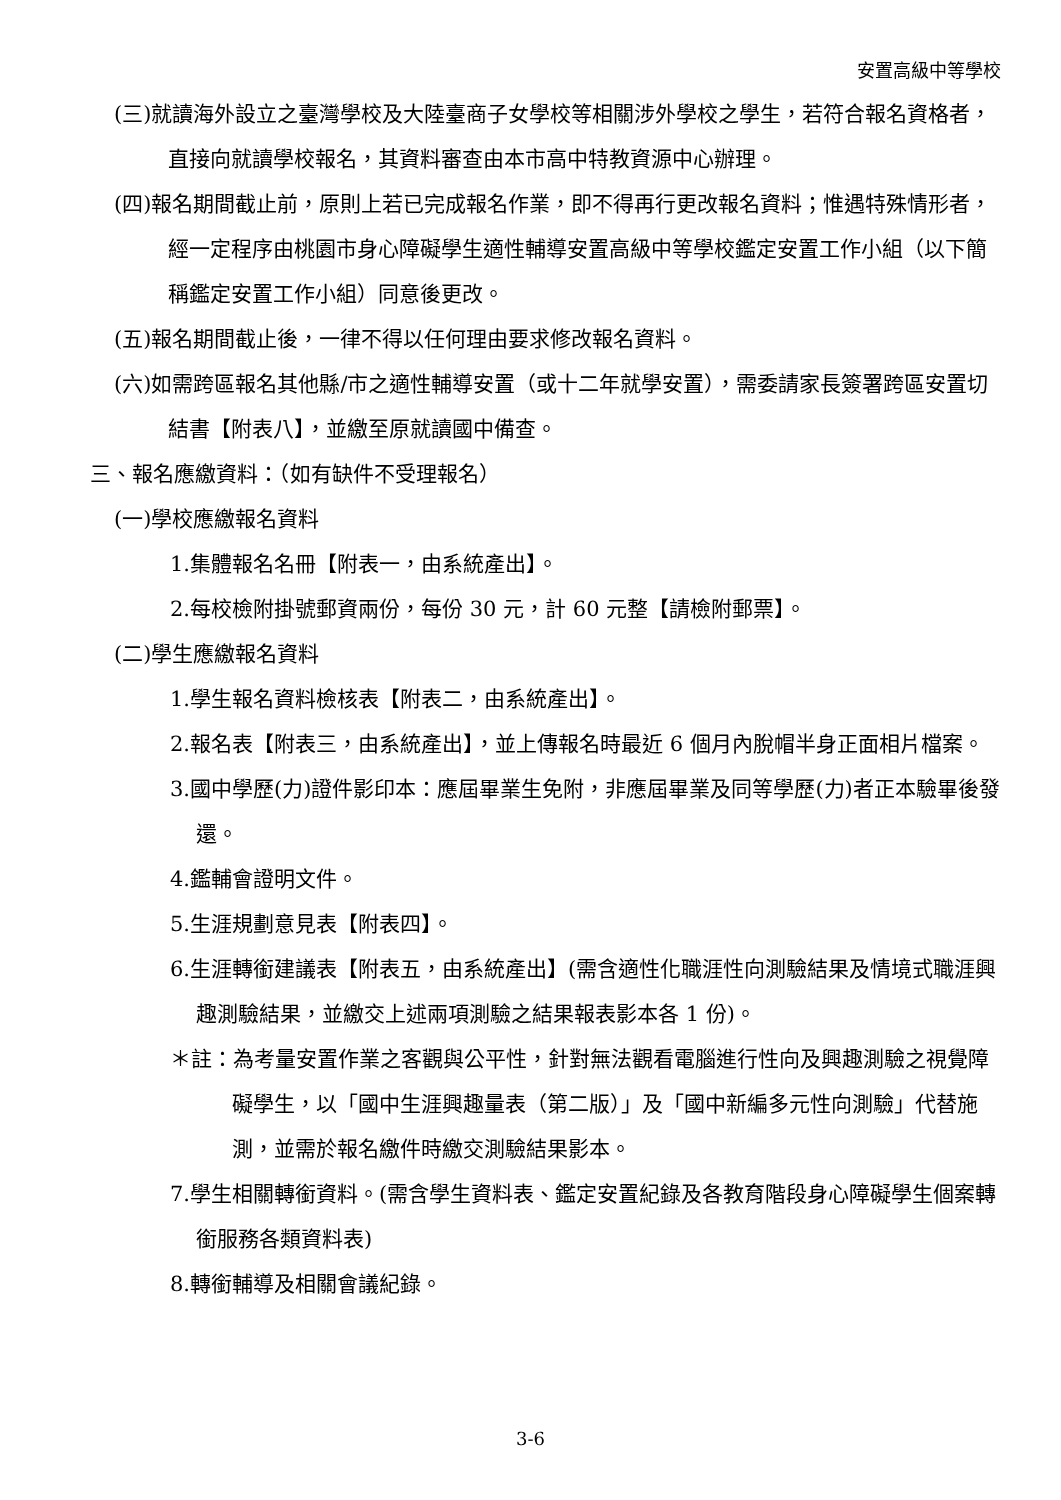安置高級中等學校
(三)就讀海外設立之臺灣學校及大陸臺商子女學校等相關涉外學校之學生，若符合報名資格者，直接向就讀學校報名，其資料審查由本市高中特教資源中心辦理。
(四)報名期間截止前，原則上若已完成報名作業，即不得再行更改報名資料；惟遇特殊情形者，經一定程序由桃園市身心障礙學生適性輔導安置高級中等學校鑑定安置工作小組（以下簡稱鑑定安置工作小組）同意後更改。
(五)報名期間截止後，一律不得以任何理由要求修改報名資料。
(六)如需跨區報名其他縣/市之適性輔導安置（或十二年就學安置），需委請家長簽署跨區安置切結書【附表八】，並繳至原就讀國中備查。
三、報名應繳資料：（如有缺件不受理報名）
(一)學校應繳報名資料
1.集體報名名冊【附表一，由系統產出】。
2.每校檢附掛號郵資兩份，每份 30 元，計 60 元整【請檢附郵票】。
(二)學生應繳報名資料
1.學生報名資料檢核表【附表二，由系統產出】。
2.報名表【附表三，由系統產出】，並上傳報名時最近 6 個月內脫帽半身正面相片檔案。
3.國中學歷(力)證件影印本：應屆畢業生免附，非應屆畢業及同等學歷(力)者正本驗畢後發還。
4.鑑輔會證明文件。
5.生涯規劃意見表【附表四】。
6.生涯轉銜建議表【附表五，由系統產出】(需含適性化職涯性向測驗結果及情境式職涯興趣測驗結果，並繳交上述兩項測驗之結果報表影本各 1 份)。
＊註：為考量安置作業之客觀與公平性，針對無法觀看電腦進行性向及興趣測驗之視覺障礙學生，以「國中生涯興趣量表（第二版）」及「國中新編多元性向測驗」代替施測，並需於報名繳件時繳交測驗結果影本。
7.學生相關轉銜資料。(需含學生資料表、鑑定安置紀錄及各教育階段身心障礙學生個案轉銜服務各類資料表)
8.轉銜輔導及相關會議紀錄。
3-6